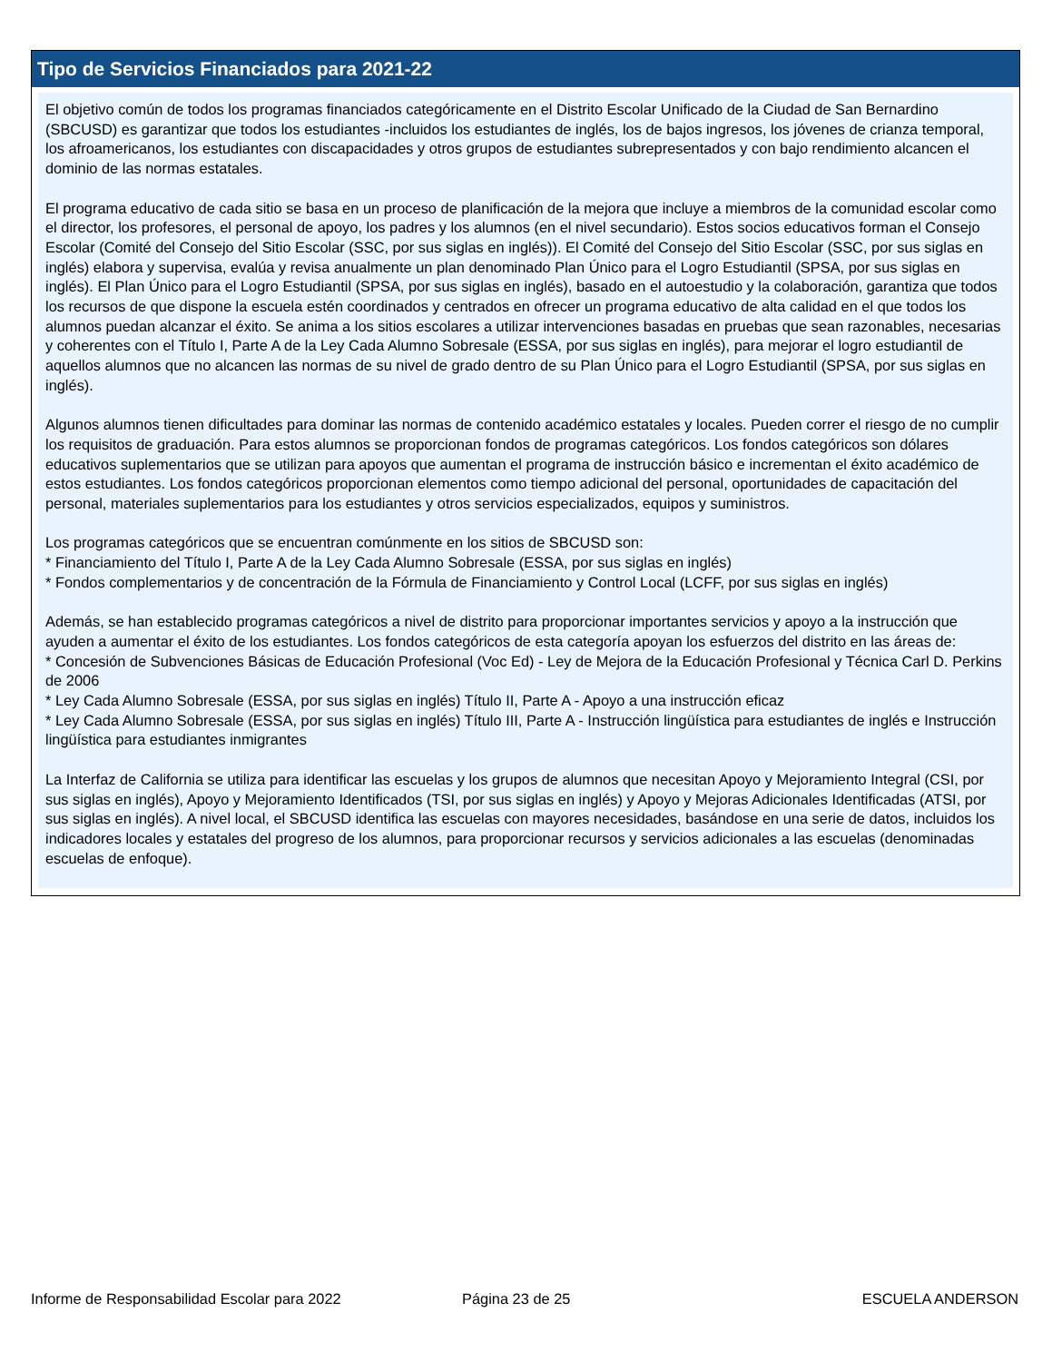Tipo de Servicios Financiados para 2021-22
El objetivo común de todos los programas financiados categóricamente en el Distrito Escolar Unificado de la Ciudad de San Bernardino (SBCUSD) es garantizar que todos los estudiantes -incluidos los estudiantes de inglés, los de bajos ingresos, los jóvenes de crianza temporal, los afroamericanos, los estudiantes con discapacidades y otros grupos de estudiantes subrepresentados y con bajo rendimiento alcancen el dominio de las normas estatales.
El programa educativo de cada sitio se basa en un proceso de planificación de la mejora que incluye a miembros de la comunidad escolar como el director, los profesores, el personal de apoyo, los padres y los alumnos (en el nivel secundario). Estos socios educativos forman el Consejo Escolar (Comité del Consejo del Sitio Escolar (SSC, por sus siglas en inglés)). El Comité del Consejo del Sitio Escolar (SSC, por sus siglas en inglés) elabora y supervisa, evalúa y revisa anualmente un plan denominado Plan Único para el Logro Estudiantil (SPSA, por sus siglas en inglés). El Plan Único para el Logro Estudiantil (SPSA, por sus siglas en inglés), basado en el autoestudio y la colaboración, garantiza que todos los recursos de que dispone la escuela estén coordinados y centrados en ofrecer un programa educativo de alta calidad en el que todos los alumnos puedan alcanzar el éxito. Se anima a los sitios escolares a utilizar intervenciones basadas en pruebas que sean razonables, necesarias y coherentes con el Título I, Parte A de la Ley Cada Alumno Sobresale (ESSA, por sus siglas en inglés), para mejorar el logro estudiantil de aquellos alumnos que no alcancen las normas de su nivel de grado dentro de su Plan Único para el Logro Estudiantil (SPSA, por sus siglas en inglés).
Algunos alumnos tienen dificultades para dominar las normas de contenido académico estatales y locales. Pueden correr el riesgo de no cumplir los requisitos de graduación. Para estos alumnos se proporcionan fondos de programas categóricos. Los fondos categóricos son dólares educativos suplementarios que se utilizan para apoyos que aumentan el programa de instrucción básico e incrementan el éxito académico de estos estudiantes. Los fondos categóricos proporcionan elementos como tiempo adicional del personal, oportunidades de capacitación del personal, materiales suplementarios para los estudiantes y otros servicios especializados, equipos y suministros.
Los programas categóricos que se encuentran comúnmente en los sitios de SBCUSD son:
* Financiamiento del Título I, Parte A de la Ley Cada Alumno Sobresale (ESSA, por sus siglas en inglés)
* Fondos complementarios y de concentración de la Fórmula de Financiamiento y Control Local (LCFF, por sus siglas en inglés)
Además, se han establecido programas categóricos a nivel de distrito para proporcionar importantes servicios y apoyo a la instrucción que ayuden a aumentar el éxito de los estudiantes. Los fondos categóricos de esta categoría apoyan los esfuerzos del distrito en las áreas de:
* Concesión de Subvenciones Básicas de Educación Profesional (Voc Ed) - Ley de Mejora de la Educación Profesional y Técnica Carl D. Perkins de 2006
* Ley Cada Alumno Sobresale (ESSA, por sus siglas en inglés) Título II, Parte A - Apoyo a una instrucción eficaz
* Ley Cada Alumno Sobresale (ESSA, por sus siglas en inglés) Título III, Parte A - Instrucción lingüística para estudiantes de inglés e Instrucción lingüística para estudiantes inmigrantes
La Interfaz de California se utiliza para identificar las escuelas y los grupos de alumnos que necesitan Apoyo y Mejoramiento Integral (CSI, por sus siglas en inglés), Apoyo y Mejoramiento Identificados (TSI, por sus siglas en inglés) y Apoyo y Mejoras Adicionales Identificadas (ATSI, por sus siglas en inglés). A nivel local, el SBCUSD identifica las escuelas con mayores necesidades, basándose en una serie de datos, incluidos los indicadores locales y estatales del progreso de los alumnos, para proporcionar recursos y servicios adicionales a las escuelas (denominadas escuelas de enfoque).
Informe de Responsabilidad Escolar para 2022 Página 23 de 25 ESCUELA ANDERSON